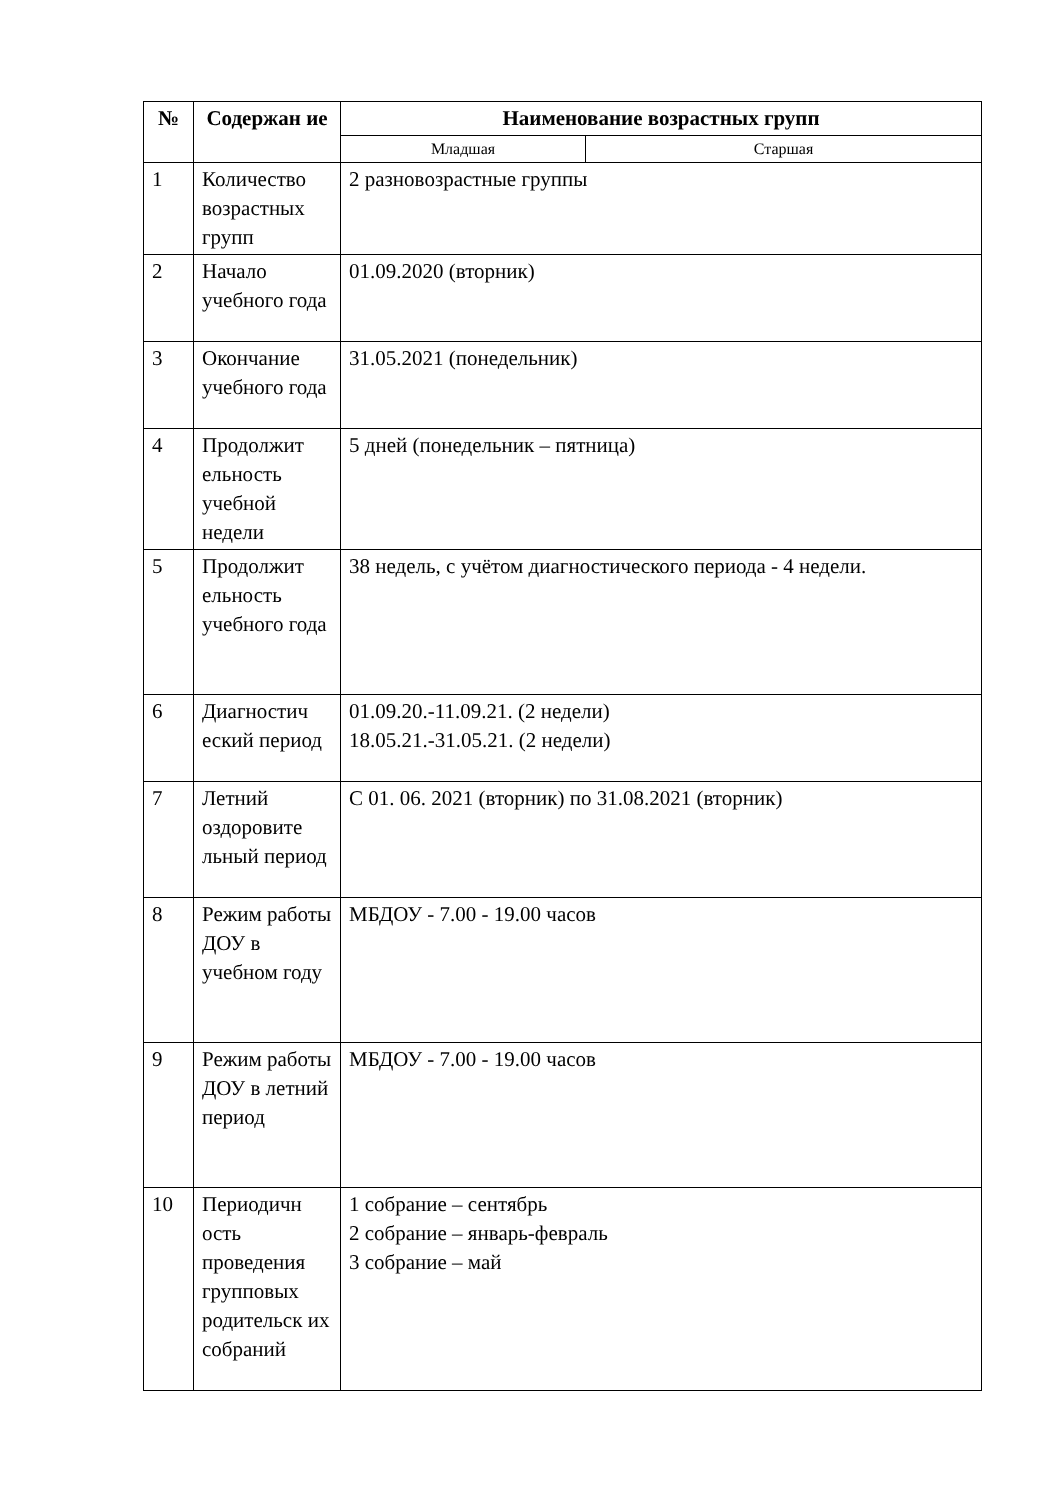| № | Содержан ие | Наименование возрастных групп | |
| --- | --- | --- | --- |
| | | Младшая | Старшая |
| 1 | Количество возрастных групп | 2 разновозрастные группы | |
| 2 | Начало учебного года | 01.09.2020 (вторник) | |
| 3 | Окончание учебного года | 31.05.2021 (понедельник) | |
| 4 | Продолжит ельность учебной недели | 5 дней (понедельник – пятница) | |
| 5 | Продолжит ельность учебного года | 38 недель, с учётом диагностического периода - 4 недели. | |
| 6 | Диагностич еский период | 01.09.20.-11.09.21. (2 недели) 18.05.21.-31.05.21. (2 недели) | |
| 7 | Летний оздоровите льный период | С 01. 06. 2021 (вторник) по 31.08.2021 (вторник) | |
| 8 | Режим работы ДОУ в учебном году | МБДОУ - 7.00 - 19.00 часов | |
| 9 | Режим работы ДОУ в летний период | МБДОУ - 7.00 - 19.00 часов | |
| 10 | Периодичн ость проведения групповых родительск их собраний | 1 собрание – сентябрь 2 собрание – январь-февраль 3 собрание – май | |